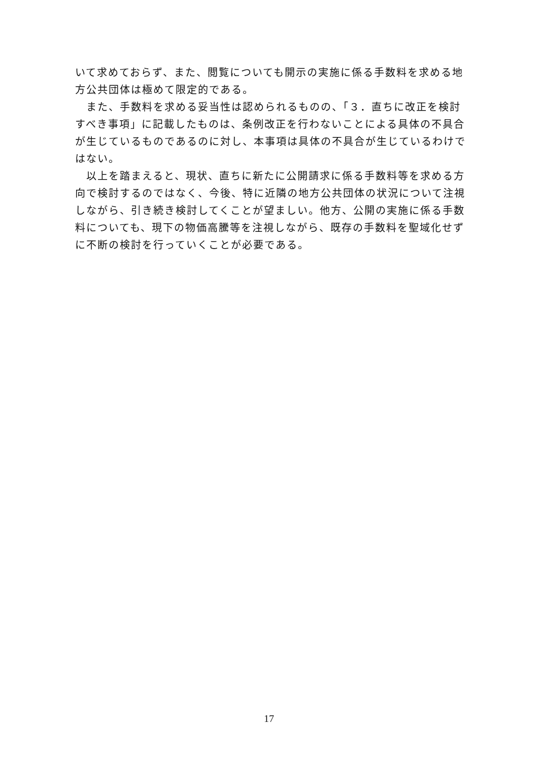いて求めておらず、また、閲覧についても開示の実施に係る手数料を求める地方公共団体は極めて限定的である。
　また、手数料を求める妥当性は認められるものの、「３．直ちに改正を検討すべき事項」に記載したものは、条例改正を行わないことによる具体の不具合が生じているものであるのに対し、本事項は具体の不具合が生じているわけではない。
　以上を踏まえると、現状、直ちに新たに公開請求に係る手数料等を求める方向で検討するのではなく、今後、特に近隣の地方公共団体の状況について注視しながら、引き続き検討してくことが望ましい。他方、公開の実施に係る手数料についても、現下の物価高騰等を注視しながら、既存の手数料を聖域化せずに不断の検討を行っていくことが必要である。
17